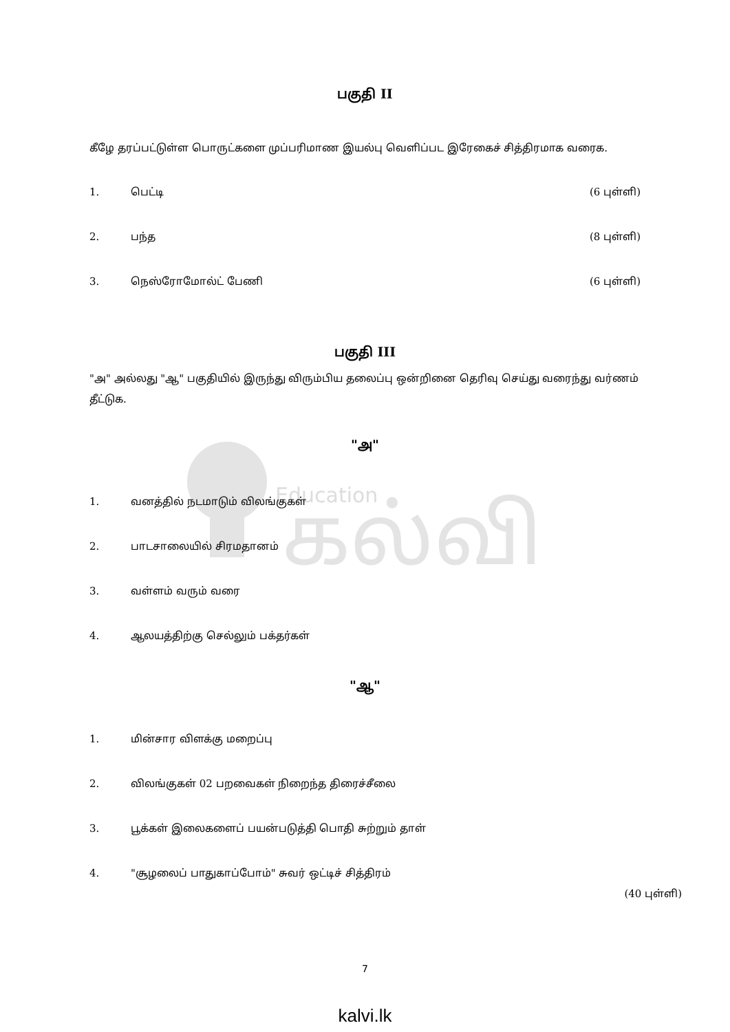Education
கல்வி
பகுதி II
கீழே தரப்பட்டுள்ள பொருட்களை முப்பரிமாண இயல்பு வெளிப்பட இரேகைச் சித்திரமாக வரைக.
1. பெட்டி (6 புள்ளி)
2. பந்த (8 புள்ளி)
3. நெஸ்ரோமோல்ட் பேணி (6 புள்ளி)
பகுதி III
"அ" அல்லது "ஆ" பகுதியில் இருந்து விரும்பிய தலைப்பு ஒன்றினை தெரிவு செய்து வரைந்து வர்ணம் தீட்டுக.
"அ"
1. வனத்தில் நடமாடும் விலங்குகள்
2. பாடசாலையில் சிரமதானம்
3. வள்ளம் வரும் வரை
4. ஆலயத்திற்கு செல்லும் பக்தர்கள்
"ஆ"
1. மின்சார விளக்கு மறைப்பு
2. விலங்குகள் 02 பறவைகள் நிறைந்த திரைச்சீலை
3. பூக்கள் இலைகளைப் பயன்படுத்தி பொதி சுற்றும் தாள்
4. "சூழலைப் பாதுகாப்போம்" சுவர் ஒட்டிச் சித்திரம்
(40 புள்ளி)
7
kalvi.lk